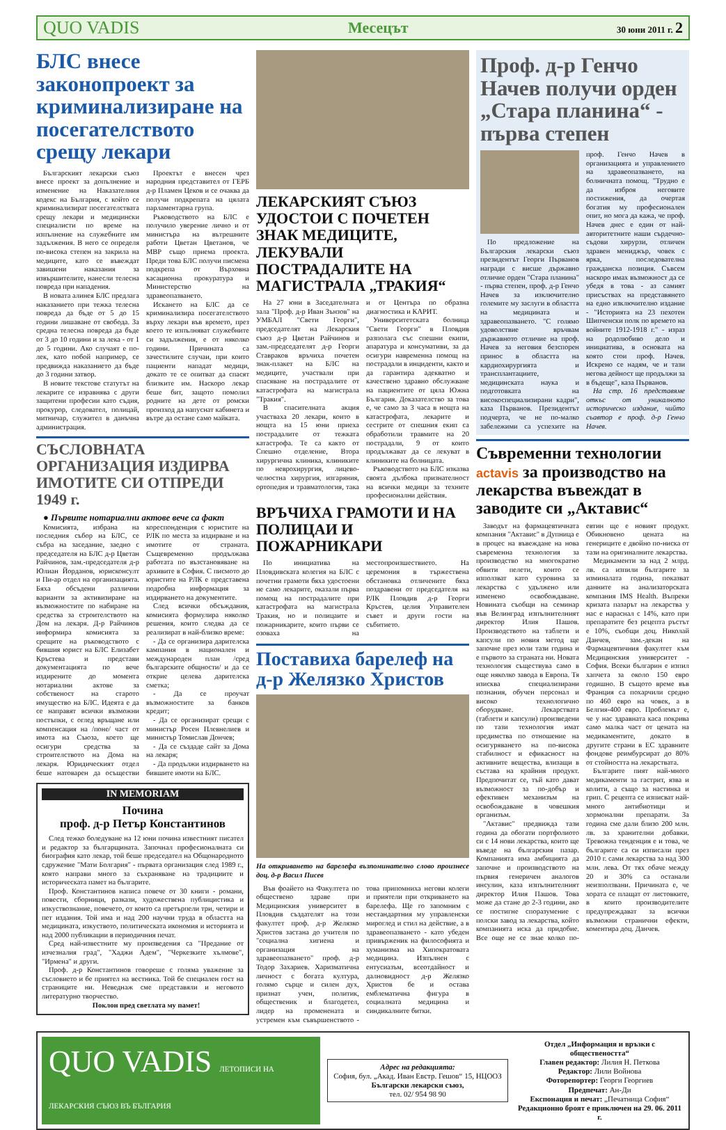QUO VADIS Месецът 30 юни 2011 г. 2
БЛС внесе законопроект за криминализиране на посегателството срещу лекари
Българският лекарски съюз внесе проект за допълнение и изменение на Наказателния кодекс на България, с който се криминализират посегателствата срещу лекари и медицински специалисти по време на изпълнение на служебните им задължения. В него се определя по-висока степен на закрила на медиците, като се въвеждат завишени наказания за извършителите, нанесли телесна повреда при нападения.
В новата алинея БЛС предлага наказанието при тежка телесна повреда да бъде от 5 до 15 години лишаване от свобода. За средна телесна повреда да бъде от 3 до 10 години и за лека - от 1 до 5 години. Ако случаят е по-лек, като побой например, се предвижда наказанието да бъде до 3 години затвор.
В новите текстове статутът на лекарите се изравнява с други защитени професии като съдия, прокурор, следовател, полицай, митничар, служител в данъчна администрация.
Проектът е внесен чрез народния представител от ГЕРБ д-р Пламен Цеков и се очаква да получи подкрепата на цялата парламентарна група.
Ръководството на БЛС е получило уверение лично и от министъра на вътрешните работи Цветан Цветанов, че МВР също приема проекта. Преди това БЛС получи писмена подкрепа от Върховна касационна прокуратура и Министерство на здравеопазването.
Искането на БЛС да се криминализира посегателството върху лекари във времето, през което те изпълняват служебните си задължения, е от няколко години. Причината са зачестилите случаи, при които пациенти нападат медици, докато те се опитват да спасят близките им. Наскоро лекар беше бит, защото помолил родните на дете от ромски произход да напуснат кабинета и вътре да остане само майката.
СЪСЛОВНАТА ОРГАНИЗАЦИЯ ИЗДИРВА ИМОТИТЕ СИ ОТПРЕДИ 1949 г.
● Първите нотариални актове вече са факт
Комисията, избрана на последния събор на БЛС, се събра на заседание, заедно с председателя на БЛС д-р Цветан Райчинов, зам.-председателя д-р Юлиан Йорданов, юрисконсулт и Пи-ар отдел на организацията. Бяха обсъдени различни варианти за активизиране на възможностите по набиране на средства за строителството на Дом на лекаря. Д-р Райчинов информира комисията за срещите на ръководството с бившия юрист на БЛС Елизабет Кръстева и представи документацията по вече издирените до момента нотариални актове за собственост на старото имущество на БЛС. Идеята е да се направят всички възможни постъпки, с оглед връщане или компенсация на /поне/ част от имота на Съюза, което ще осигури средства за строителството на Дома на лекаря. Юридическият отдел беше натоварен да осъществи кореспонденция с юристите на РЛК по места за издирване и на имотите от страната. Същевременно продължава работата по възстановяване на архивите в София. С писмото до юристите на РЛК е представена подробна информация за издирването на документите.
След всички обсъждания, комисията формулира няколко решения, които следва да се реализират в най-близко време:
- Да се организира дарителска кампания в национален и международен план /сред българските общности/ и да се открие целева дарителска сметка;
- Да се проучат възможностите за банков кредит;
- Да се организират срещи с министър Росен Плевнелиев и министър Томислав Дончев;
- Да се създаде сайт за Дома на лекаря;
- Да продължи издирването на бившите имоти на БЛС.
IN MEMORIAM
Почина
проф. д-р Петър Константинов
След тежко боледуване на 12 юни почина известният писател и редактор за българщината. Започнал професионалната си биография като лекар, той беше председател на Общонародното сдружение "Мати Болгария" - първата организация след 1989 г., която направи много за съхраняване на традициите и историческата памет на българите.
Проф. Константинов написа повече от 30 книги - романи, повести, сборници, разкази, художествена публицистика и изкуствознание, повечето, от които са претърпели три, четири и пет издания. Той има и над 200 научни труда в областта на медицината, изкуството, политическата икономия и историята и над 2000 публикации в периодичния печат.
Сред най-известните му произведения са "Предание от изчезналия град", "Хаджи Адем", "Черкезките хълмове", "Ирмена" и други.
Проф. д-р Константинов говореше с голяма уважение за съсловието и бе приятел на вестника. Той бе специален гост на страниците ни. Неведнаж сме представяли и неговото литературно творчество.
Поклон пред светлата му памет!
ЛЕКАРСКИЯТ СЪЮЗ УДОСТОИ С ПОЧЕТЕН ЗНАК МЕДИЦИТЕ, ЛЕКУВАЛИ ПОСТРАДАЛИТЕ НА МАГИСТРАЛА „ТРАКИЯ“
На 27 юни в Заседателната зала "Проф. д-р Иван Зънзов" на УМБАЛ "Свети Георги", председателят на Лекарския съюз д-р Цветан Райчинов и зам.-председателят д-р Георги Ставраков връчиха почетен знак-плакет на БЛС на медиците, участвали при спасяване на пострадалите от катастрофата на магистрала "Тракия".
В спасителната акция участваха 20 лекари, които в нощта на 15 юни приеха пострадалите от тежката катастрофа. Те са както от Спешно отделение, Втора хирургична клиника, клиниките по неврохирургия, лицево-челюстна хирургия, изгаряния, ортопедия и травматология, така и от Центъра по образна диагностика и КАРИТ.
Университетската болница "Свети Георги" в Пловдив разполага със спешни екипи, апаратура и консумативи, за да осигури навременна помощ на пострадали в инциденти, както и да гарантира адекватно и качествено здравно обслужване на пациентите от цяла Южна България. Доказателство за това е, че само за 3 часа в нощта на катастрофата, лекарите и сестрите от спешния екип са обработили травмите на 20 пострадали, 9 от които продължават да се лекуват в клиниките на болницата.
Ръководството на БЛС изказва своята дълбока признателност на всички медици за техните професионални действия.
ВРЪЧИХА ГРАМОТИ И НА ПОЛИЦАИ И ПОЖАРНИКАРИ
По инициатива на Пловдивската колегия на БЛС с почетни грамоти бяха удостоени не само лекарите, оказали първа помощ на пострадалите при катастрофата на магистрала Тракия, но и полицаите и пожарникарите, които първи се озоваха на местопроизшествието. На церемония в тържествена обстановка отличените бяха поздравени от председателя на РЛК Пловдив д-р Георги Кръстев, целия Управителен съвет и други гости на събитието.
Поставиха барелеф на д-р Желязко Христов
На откриването на барелефа възпоминателно слово произнесе доц. д-р Васил Писев
Във фоайето на Факултета по обществено здраве при Медицинския университет в Пловдив създателят на този факултет проф. д-р Желязко Христов застана до учителя по "социална хигиена и организация на здравеопазването" проф. д-р Тодор Захариев. Харизматична личност с богата култура, голямо сърце и силен дух, признат учен, политик, общественик и благодетел, лидер на променената и устремен към съвършенството - това припомниха негови колеги и приятели при откриването на барелефа. Ще го запомним с нестандартния му управленски мироглед и стил на действие, а в здравеопазването - като убеден привърженик на философията и хуманизма на Хипократовата медицина. Изпълнен с ентусиазъм, всеотдайност и далновидност д-р Желязко Христов бе и остава емблематична фигура в социалната медицина и синдикалните битки.
Проф. д-р Генчо Начев получи орден „Стара планина“ - първа степен
По предложение на Българския лекарски съюз президентът Георги Първанов награди с висше държавно отличие орден "Стара планина" - първа степен, проф. д-р Генчо Начев за изключително големите му заслуги в областта на медицината и здравеопазването. "С голямо удоволствие връчвам държавното отличие на проф. Начев за неговия безспорен принос в областта на кардиохирургията и трансплантациите, медицинската наука и подготовката на високоспециализирани кадри", каза Първанов. Президентът подчерта, че не по-малко забележими са успехите на проф. Генчо Начев в организацията и управлението на здравеопазването, на болничната помощ. "Трудно е да изброя неговите постижения, да очертая богатия му професионален опит, но мога да кажа, че проф. Начев днес е един от най-авторитетните наши сърдечно-съдови хирурзи, отличен здравен мениджър, човек с ярка, последователна гражданска позиция. Съвсем наскоро имах възможност да се убедя в това - аз самият присъствах на представянето на едно изключително издание - "Историята на 23 пехотен Шипченски полк по времето на войните 1912-1918 г." - израз на родолюбиво дело и инициатива, в основата на която стои проф. Начев. Искрено се надям, че и тази негова дейност ще продължи за в бъдеще", каза Първанов.
На стр. 16 представяме откъс от уникалното историческо издание, чийто съавтор е проф. д-р Генчо Начев.
Съвременни технологии actavis за производство на лекарства въвеждат в заводите си „Актавис“
Заводът на фармацевтичната компания "Актавис" в Дупница е в процес на въвеждане на нова съвременна технология за производство на многократно обвити пелети, които се използват като суровина за лекарства с удължено или изменено освобождаване. Новината съобщи на семинар във Велинград изпълнителният директор Илия Пашов. Производството на таблети и капсули по новия метод ще започне през юли тази година и е първото за страната ни. Новата технология съществува само в още няколко завода в Европа. Тя изисква специализирани познания, обучен персонал и високо технологично оборудване. Лекарствата (таблети и капсули) произведени по тази технология имат предимства по отношение на осигуряването на по-висока стабилност и ефикасност на активните вещества, влизащи в състава на крайния продукт. Предпочитат се, тъй като дават възможност за по-добър и ефективен механизъм на освобождаване в човешкия организъм.
"Актавис" предвижда тази година да обогати портфолиото си с 14 нови лекарства, които ще въведе на българския пазар. Компанията има амбицията да започне и производството на първия генеричен аналогов инсулин, каза изпълнителният директор Илия Пашов. Това може да стане до 2-3 години, ако се постигне споразумение с полски завод за лекарства, който компанията иска да придобие. Все още не се знае колко по-евтин ще е новият продукт. Обикновено цената на генериците е двойно по-ниска от тази на оригиналните лекарства.
Медикаменти за над 2 млрд. лв. са изпили българите за изминалата година, показват данните на анализаторската компания IMS Health. Въпреки кризата пазарът на лекарства у нас е нараснал с 14%, като при препаратите без рецепта ръстът е 10%, съобщи доц. Николай Данчев, зам.-декан на Фармацевтичния факултет към Медицинския университет - София. Всеки българин е изпил хапчета за около 150 евро годишно. В същото време във Франция са похарчили средно по 460 евро на човек, а в Белгия-400 евро. Проблемът е, че у нас здравната каса покрива само малка част от цената на медикаментите, докато в другите страни в ЕС здравните фондове реимбурсират до 80% от стойността на лекарствата.
Българите пият най-много медикаменти за гастрит, язва и колити, а също за настинка и грип. С рецепта се изписват най-много антибиотици и хормонални препарати. За година сме дали близо 200 млн. лв. за хранителни добавки. Тревожна тенденция е и това, че българите са си изписали през 2010 г. сами лекарства за над 300 млн. лева. От тях обаче между 20 и 30% са останали неизползвани. Причината е, че хората се плащат от листовките, в които производителите предупреждават за всички възможни странични ефекти, коментира доц. Данчев.
QUO VADIS ЛЕТОПИСИ НА ЛЕКАРСКИЯ СЪЮЗ ВЪ БЪЛГАРИЯ
Адрес на редакцията:
София, бул. „Акад. Иван Евстр. Гешов“ 15, НЦООЗ Български лекарски съюз,
тел. 02/ 954 98 90
Отдел „Информация и връзки с обществеността“
Главен редактор: Лилия Н. Петкова
Редактор: Лили Войнова
Фоторепортер: Георги Георгиев
Предпечат: Ан-Ди
Експонация и печат: „Печатница София“
Редакционно броят е приключен на 29. 06. 2011 г.